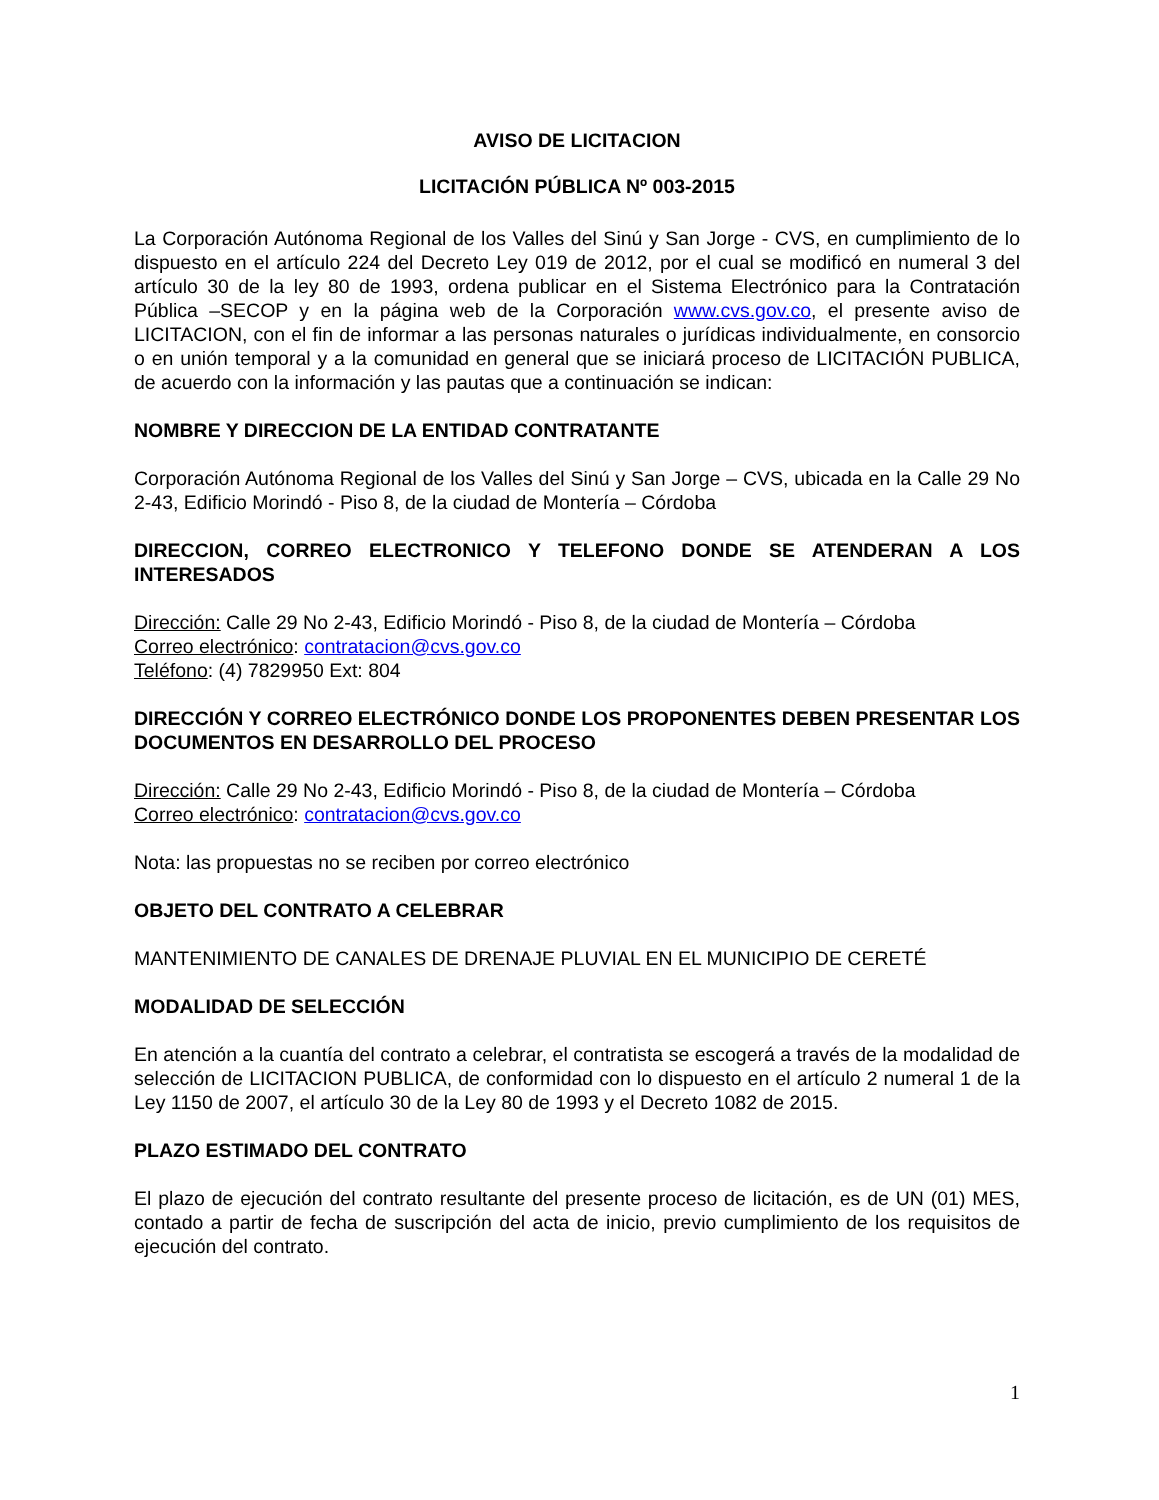AVISO DE LICITACION
LICITACIÓN PÚBLICA Nº 003-2015
La Corporación Autónoma Regional de los Valles del Sinú y San Jorge - CVS, en cumplimiento de lo dispuesto en el artículo 224 del Decreto Ley 019 de 2012, por el cual se modificó en numeral 3 del artículo 30 de la ley 80 de 1993, ordena publicar en el Sistema Electrónico para la Contratación Pública –SECOP y en la página web de la Corporación www.cvs.gov.co, el presente aviso de LICITACION, con el fin de informar a las personas naturales o jurídicas individualmente, en consorcio o en unión temporal y a la comunidad en general que se iniciará proceso de LICITACIÓN PUBLICA, de acuerdo con la información y las pautas que a continuación se indican:
NOMBRE Y DIRECCION DE LA ENTIDAD CONTRATANTE
Corporación Autónoma Regional de los Valles del Sinú y San Jorge – CVS, ubicada en la Calle 29 No 2-43, Edificio Morindó - Piso 8, de la ciudad de Montería – Córdoba
DIRECCION, CORREO ELECTRONICO Y TELEFONO DONDE SE ATENDERAN A LOS INTERESADOS
Dirección: Calle 29 No 2-43, Edificio Morindó - Piso 8, de la ciudad de Montería – Córdoba
Correo electrónico: contratacion@cvs.gov.co
Teléfono: (4) 7829950 Ext: 804
DIRECCIÓN Y CORREO ELECTRÓNICO DONDE LOS PROPONENTES DEBEN PRESENTAR LOS DOCUMENTOS EN DESARROLLO DEL PROCESO
Dirección: Calle 29 No 2-43, Edificio Morindó - Piso 8, de la ciudad de Montería – Córdoba
Correo electrónico: contratacion@cvs.gov.co
Nota: las propuestas no se reciben por correo electrónico
OBJETO DEL CONTRATO A CELEBRAR
MANTENIMIENTO DE CANALES DE DRENAJE PLUVIAL EN EL MUNICIPIO DE CERETÉ
MODALIDAD DE SELECCIÓN
En atención a la cuantía del contrato a celebrar, el contratista se escogerá a través de la modalidad de selección de LICITACION PUBLICA, de conformidad con lo dispuesto en el artículo 2 numeral 1 de la Ley 1150 de 2007, el artículo 30 de la Ley 80 de 1993 y el Decreto 1082 de 2015.
PLAZO ESTIMADO DEL CONTRATO
El plazo de ejecución del contrato resultante del presente proceso de licitación, es de UN (01) MES, contado a partir de fecha de suscripción del acta de inicio, previo cumplimiento de los requisitos de ejecución del contrato.
1